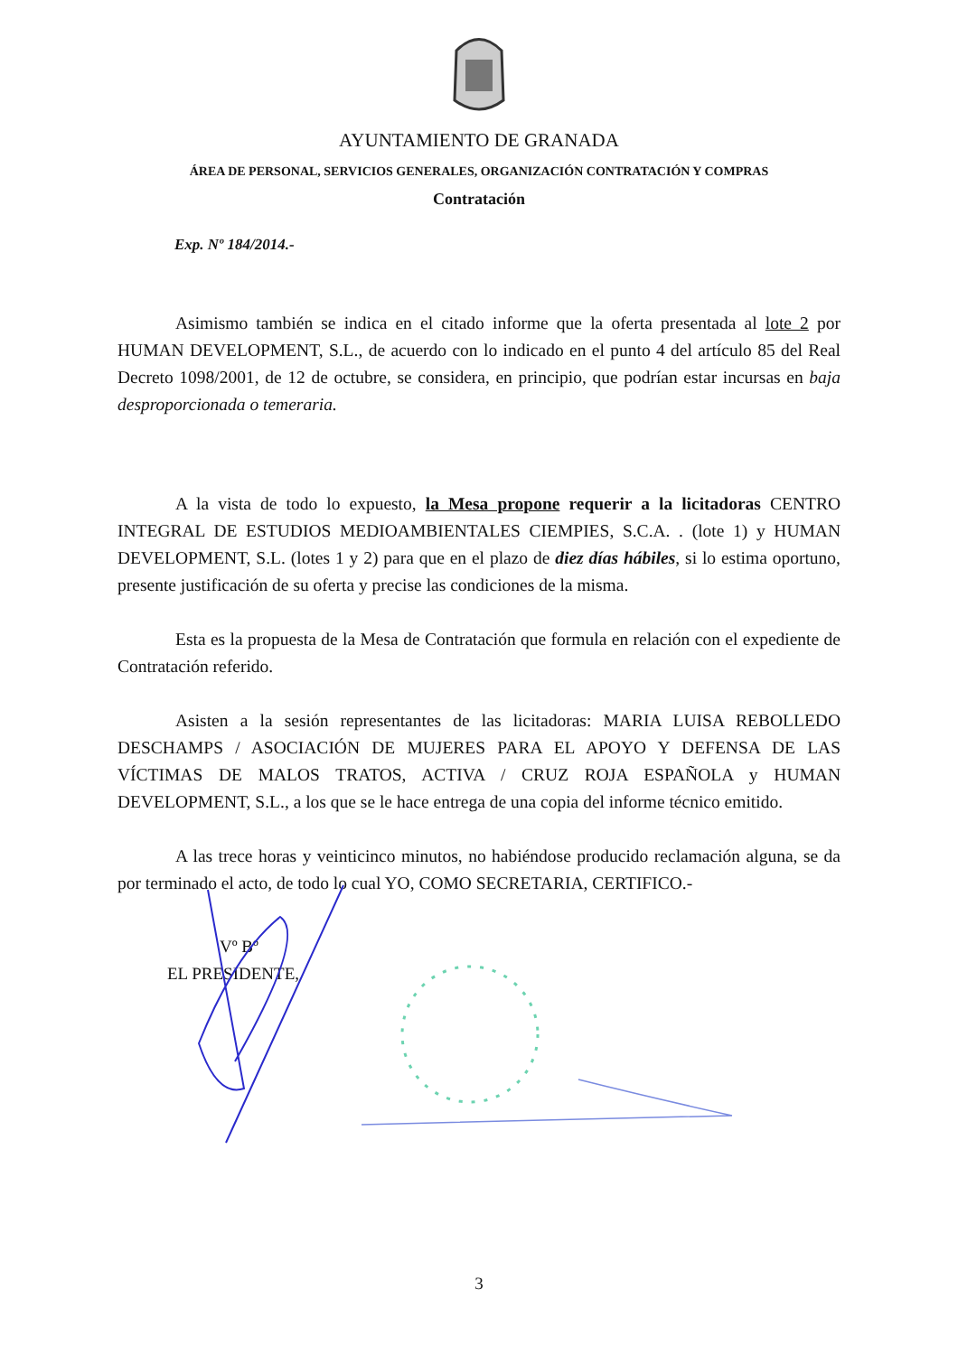AYUNTAMIENTO DE GRANADA
ÁREA DE PERSONAL, SERVICIOS GENERALES, ORGANIZACIÓN CONTRATACIÓN Y COMPRAS
Contratación
Exp. Nº 184/2014.-
Asimismo también se indica en el citado informe que la oferta presentada al lote 2 por HUMAN DEVELOPMENT, S.L., de acuerdo con lo indicado en el punto 4 del artículo 85 del Real Decreto 1098/2001, de 12 de octubre, se considera, en principio, que podrían estar incursas en baja desproporcionada o temeraria.
A la vista de todo lo expuesto, la Mesa propone requerir a la licitadoras CENTRO INTEGRAL DE ESTUDIOS MEDIOAMBIENTALES CIEMPIES, S.C.A. . (lote 1) y HUMAN DEVELOPMENT, S.L. (lotes 1 y 2) para que en el plazo de diez días hábiles, si lo estima oportuno, presente justificación de su oferta y precise las condiciones de la misma.
Esta es la propuesta de la Mesa de Contratación que formula en relación con el expediente de Contratación referido.
Asisten a la sesión representantes de las licitadoras: MARIA LUISA REBOLLEDO DESCHAMPS / ASOCIACIÓN DE MUJERES PARA EL APOYO Y DEFENSA DE LAS VÍCTIMAS DE MALOS TRATOS, ACTIVA / CRUZ ROJA ESPAÑOLA y HUMAN DEVELOPMENT, S.L., a los que se le hace entrega de una copia del informe técnico emitido.
A las trece horas y veinticinco minutos, no habiéndose producido reclamación alguna, se da por terminado el acto, de todo lo cual YO, COMO SECRETARIA, CERTIFICO.-
Vº Bº
EL PRESIDENTE,
3